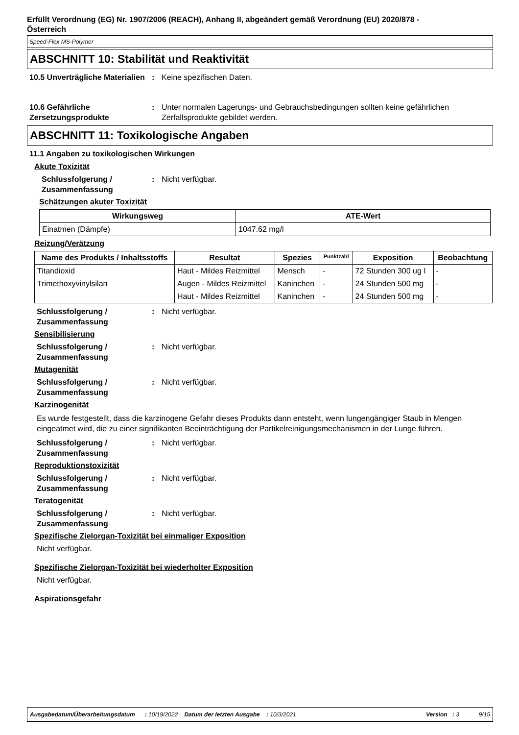Erfüllt Verordnung (EG) Nr. 1907/2006 (REACH), Anhang II, abgeändert gemäß Verordnung (EU) 2020/878 -
Österreich
Speed-Flex MS-Polymer
ABSCHNITT 10: Stabilität und Reaktivität
10.5 Unverträgliche Materialien
: Keine spezifischen Daten.
10.6 Gefährliche Zersetzungsprodukte
: Unter normalen Lagerungs- und Gebrauchsbedingungen sollten keine gefährlichen Zerfallsprodukte gebildet werden.
ABSCHNITT 11: Toxikologische Angaben
11.1 Angaben zu toxikologischen Wirkungen
Akute Toxizität
Schlussfolgerung / Zusammenfassung
: Nicht verfügbar.
Schätzungen akuter Toxizität
| Wirkungsweg | ATE-Wert |
| --- | --- |
| Einatmen (Dämpfe) | 1047.62 mg/l |
Reizung/Verätzung
| Name des Produkts / Inhaltsstoffs | Resultat | Spezies | Punktzahl | Exposition | Beobachtung |
| --- | --- | --- | --- | --- | --- |
| Titandioxid | Haut - Mildes Reizmittel | Mensch | - | 72 Stunden 300 ug I | - |
| Trimethoxyvinylsilan | Augen - Mildes Reizmittel | Kaninchen | - | 24 Stunden 500 mg | - |
| | Haut - Mildes Reizmittel | Kaninchen | - | 24 Stunden 500 mg | - |
Schlussfolgerung / Zusammenfassung
: Nicht verfügbar.
Sensibilisierung
Schlussfolgerung / Zusammenfassung
: Nicht verfügbar.
Mutagenität
Schlussfolgerung / Zusammenfassung
: Nicht verfügbar.
Karzinogenität
Es wurde festgestellt, dass die karzinogene Gefahr dieses Produkts dann entsteht, wenn lungengängiger Staub in Mengen eingeatmet wird, die zu einer signifikanten Beeinträchtigung der Partikelreinigungsmechanismen in der Lunge führen.
Schlussfolgerung / Zusammenfassung
: Nicht verfügbar.
Reproduktionstoxizität
Schlussfolgerung / Zusammenfassung
: Nicht verfügbar.
Teratogenität
Schlussfolgerung / Zusammenfassung
: Nicht verfügbar.
Spezifische Zielorgan-Toxizität bei einmaliger Exposition
Nicht verfügbar.
Spezifische Zielorgan-Toxizität bei wiederholter Exposition
Nicht verfügbar.
Aspirationsgefahr
Ausgabedatum/Überarbeitungsdatum : 10/19/2022 Datum der letzten Ausgabe : 10/3/2021 Version : 3 9/15